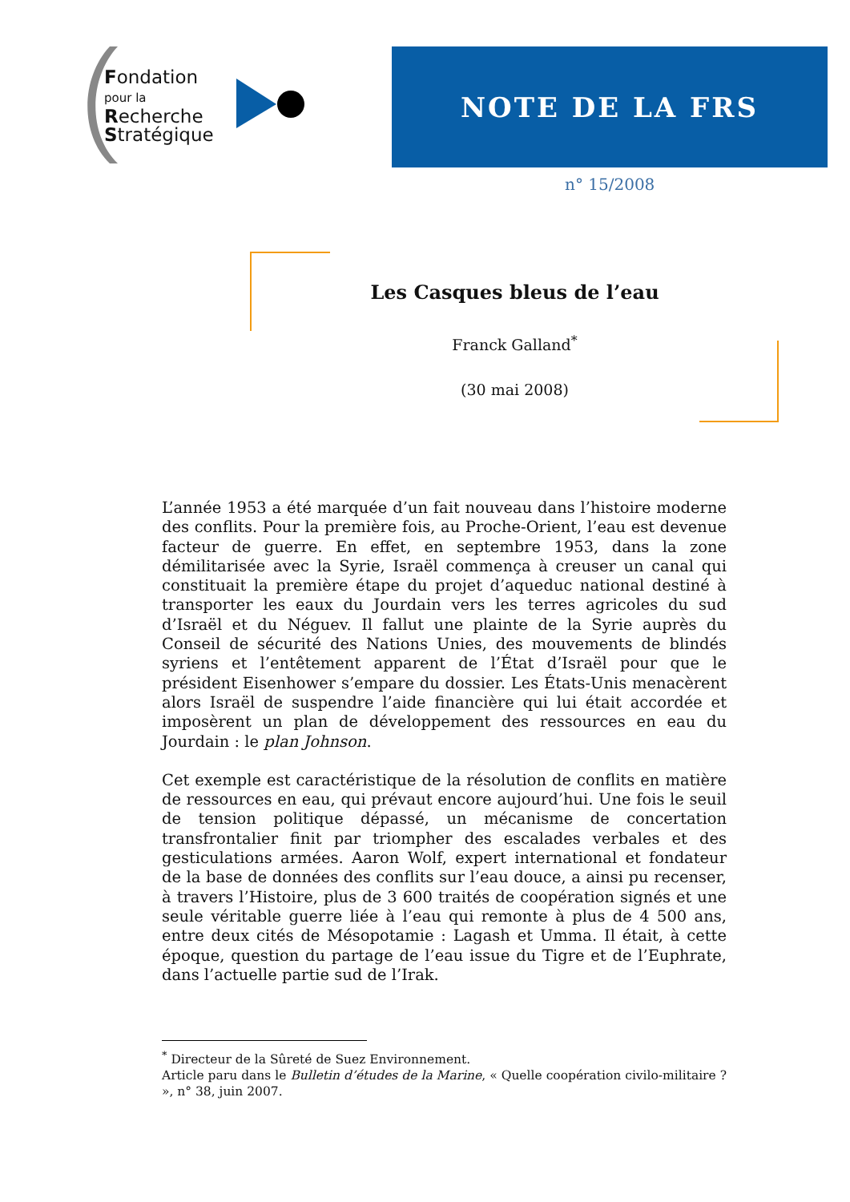Fondation
pour la
Recherche
Stratégique
NOTE DE LA FRS
n° 15/2008
Les Casques bleus de l’eau
Franck Galland<sup>*</sup>
(30 mai 2008)
L’année 1953 a été marquée d’un fait nouveau dans l’histoire moderne des conflits. Pour la première fois, au Proche-Orient, l’eau est devenue facteur de guerre. En effet, en septembre 1953, dans la zone démilitarisée avec la Syrie, Israël commença à creuser un canal qui constituait la première étape du projet d’aqueduc national destiné à transporter les eaux du Jourdain vers les terres agricoles du sud d’Israël et du Néguev. Il fallut une plainte de la Syrie auprès du Conseil de sécurité des Nations Unies, des mouvements de blindés syriens et l’entêtement apparent de l’État d’Israël pour que le président Eisenhower s’empare du dossier. Les États-Unis menacèrent alors Israël de suspendre l’aide financière qui lui était accordée et imposèrent un plan de développement des ressources en eau du Jourdain : le plan Johnson.
Cet exemple est caractéristique de la résolution de conflits en matière de ressources en eau, qui prévaut encore aujourd’hui. Une fois le seuil de tension politique dépassé, un mécanisme de concertation transfrontalier finit par triompher des escalades verbales et des gesticulations armées. Aaron Wolf, expert international et fondateur de la base de données des conflits sur l’eau douce, a ainsi pu recenser, à travers l’Histoire, plus de 3 600 traités de coopération signés et une seule véritable guerre liée à l’eau qui remonte à plus de 4 500 ans, entre deux cités de Mésopotamie : Lagash et Umma. Il était, à cette époque, question du partage de l’eau issue du Tigre et de l’Euphrate, dans l’actuelle partie sud de l’Irak.
<sup>*</sup> Directeur de la Sûreté de Suez Environnement.
Article paru dans le Bulletin d’études de la Marine, « Quelle coopération civilo-militaire ? », n° 38, juin 2007.